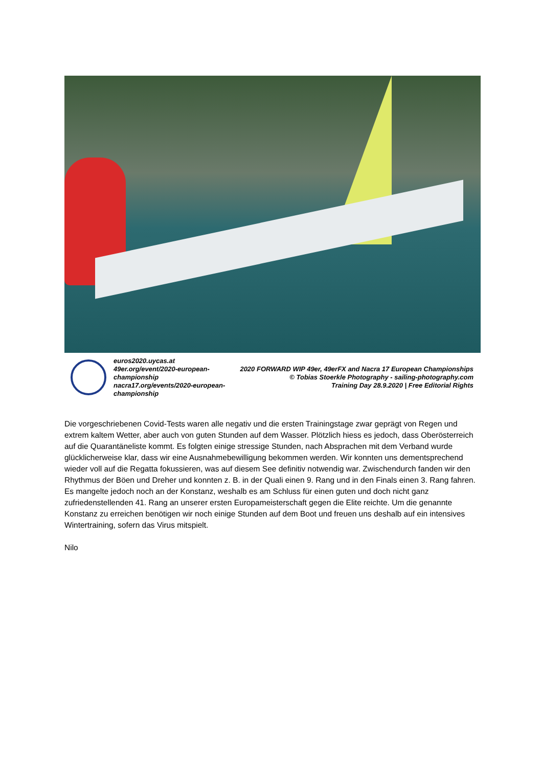euros2020.uycas.at
49er.org/event/2020-european-championship
nacra17.org/events/2020-european-championship
2020 FORWARD WIP 49er, 49erFX and Nacra 17 European Championships
© Tobias Stoerkle Photography - sailing-photography.com
Training Day 28.9.2020 | Free Editorial Rights
Die vorgeschriebenen Covid-Tests waren alle negativ und die ersten Trainingstage zwar geprägt von Regen und extrem kaltem Wetter, aber auch von guten Stunden auf dem Wasser. Plötzlich hiess es jedoch, dass Oberösterreich auf die Quarantäneliste kommt. Es folgten einige stressige Stunden, nach Absprachen mit dem Verband wurde glücklicherweise klar, dass wir eine Ausnahmebewilligung bekommen werden. Wir konnten uns dementsprechend wieder voll auf die Regatta fokussieren, was auf diesem See definitiv notwendig war. Zwischendurch fanden wir den Rhythmus der Böen und Dreher und konnten z. B. in der Quali einen 9. Rang und in den Finals einen 3. Rang fahren. Es mangelte jedoch noch an der Konstanz, weshalb es am Schluss für einen guten und doch nicht ganz zufriedenstellenden 41. Rang an unserer ersten Europameisterschaft gegen die Elite reichte. Um die genannte Konstanz zu erreichen benötigen wir noch einige Stunden auf dem Boot und freuen uns deshalb auf ein intensives Wintertraining, sofern das Virus mitspielt.
Nilo